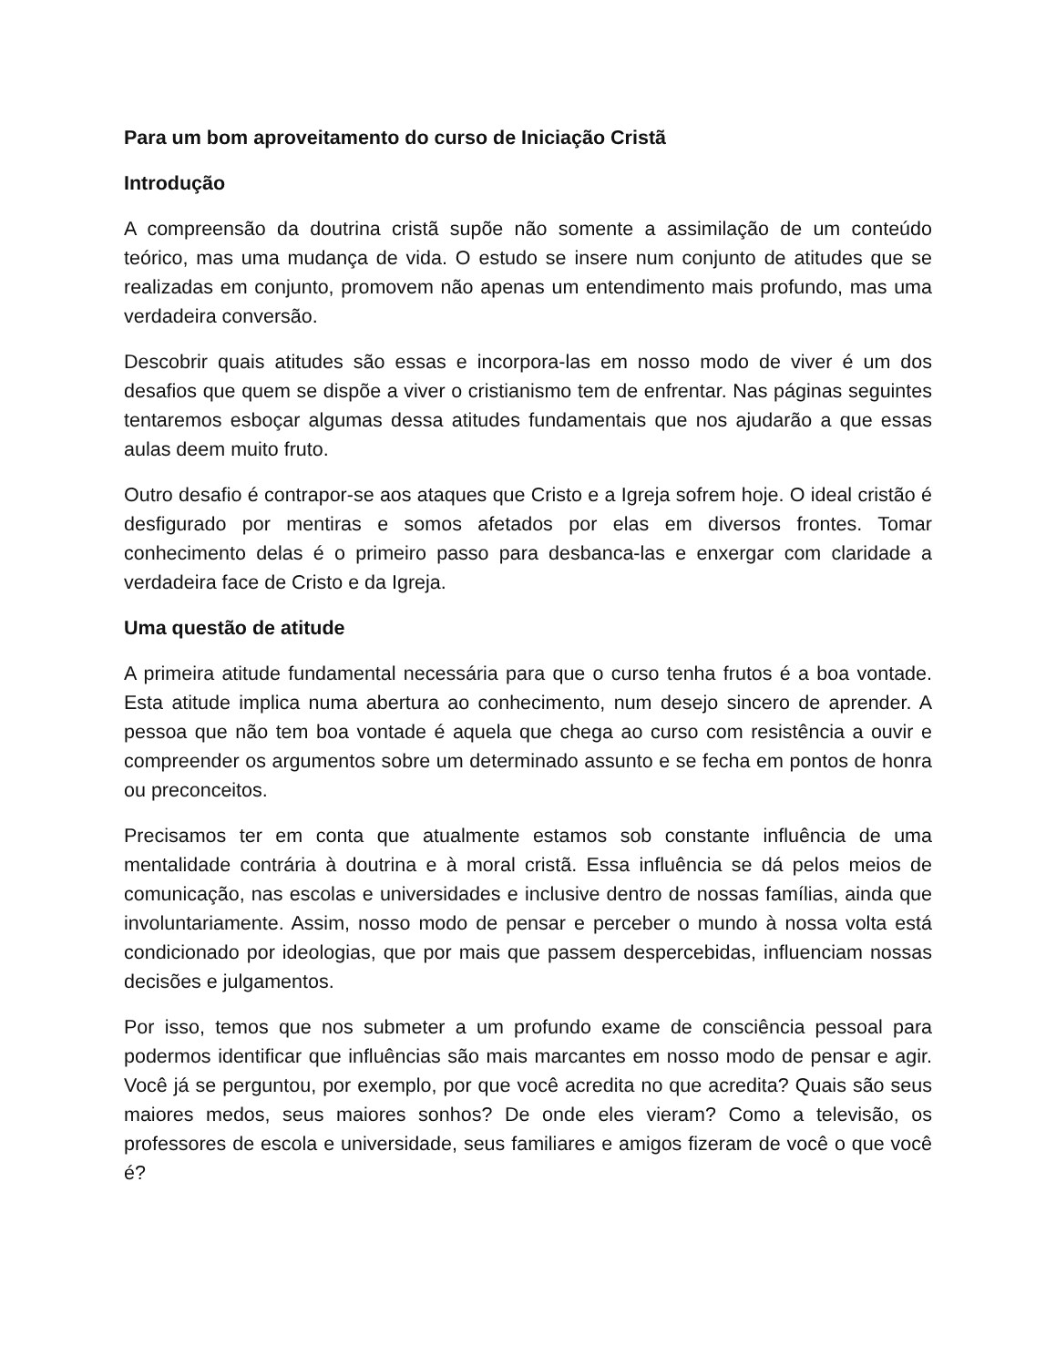Para um bom aproveitamento do curso de Iniciação Cristã
Introdução
A compreensão da doutrina cristã supõe não somente a assimilação de um conteúdo teórico, mas uma mudança de vida. O estudo se insere num conjunto de atitudes que se realizadas em conjunto, promovem não apenas um entendimento mais profundo, mas uma verdadeira conversão.
Descobrir quais atitudes são essas e incorpora-las em nosso modo de viver é um dos desafios que quem se dispõe a viver o cristianismo tem de enfrentar. Nas páginas seguintes tentaremos esboçar algumas dessa atitudes fundamentais que nos ajudarão a que essas aulas deem muito fruto.
Outro desafio é contrapor-se aos ataques que Cristo e a Igreja sofrem hoje. O ideal cristão é desfigurado por mentiras e somos afetados por elas em diversos frontes. Tomar conhecimento delas é o primeiro passo para desbanca-las e enxergar com claridade a verdadeira face de Cristo e da Igreja.
Uma questão de atitude
A primeira atitude fundamental necessária para que o curso tenha frutos é a boa vontade. Esta atitude implica numa abertura ao conhecimento, num desejo sincero de aprender. A pessoa que não tem boa vontade é aquela que chega ao curso com resistência a ouvir e compreender os argumentos sobre um determinado assunto e se fecha em pontos de honra ou preconceitos.
Precisamos ter em conta que atualmente estamos sob constante influência de uma mentalidade contrária à doutrina e à moral cristã. Essa influência se dá pelos meios de comunicação, nas escolas e universidades e inclusive dentro de nossas famílias, ainda que involuntariamente. Assim, nosso modo de pensar e perceber o mundo à nossa volta está condicionado por ideologias, que por mais que passem despercebidas, influenciam nossas decisões e julgamentos.
Por isso, temos que nos submeter a um profundo exame de consciência pessoal para podermos identificar que influências são mais marcantes em nosso modo de pensar e agir. Você já se perguntou, por exemplo, por que você acredita no que acredita? Quais são seus maiores medos, seus maiores sonhos? De onde eles vieram? Como a televisão, os professores de escola e universidade, seus familiares e amigos fizeram de você o que você é?